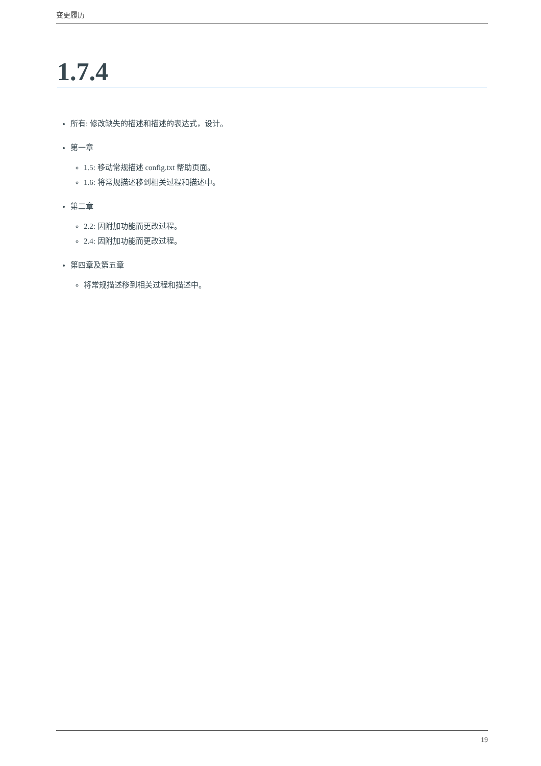变更履历
1.7.4
所有: 修改缺失的描述和描述的表达式，设计。
第一章
1.5: 移动常规描述 config.txt 帮助页面。
1.6: 将常规描述移到相关过程和描述中。
第二章
2.2: 因附加功能而更改过程。
2.4: 因附加功能而更改过程。
第四章及第五章
将常规描述移到相关过程和描述中。
19